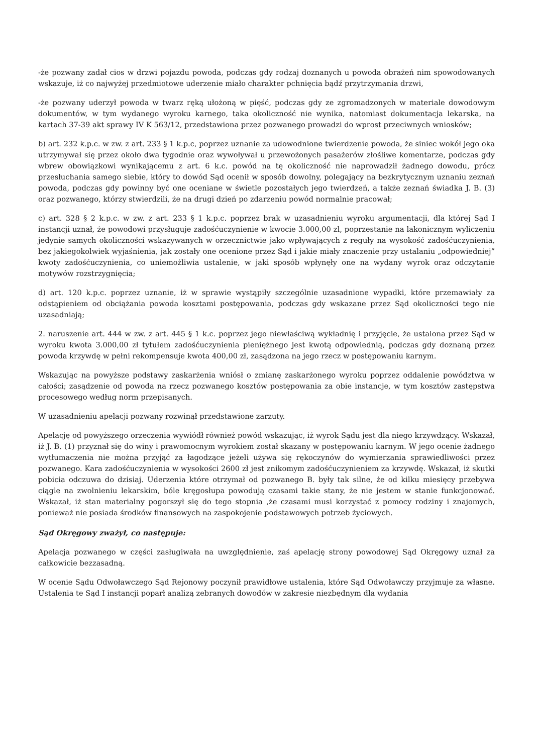-że pozwany zadał cios w drzwi pojazdu powoda, podczas gdy rodzaj doznanych u powoda obrażeń nim spowodowanych wskazuje, iż co najwyżej przedmiotowe uderzenie miało charakter pchnięcia bądź przytrzymania drzwi,
-że pozwany uderzył powoda w twarz ręką ułożoną w pięść, podczas gdy ze zgromadzonych w materiale dowodowym dokumentów, w tym wydanego wyroku karnego, taka okoliczność nie wynika, natomiast dokumentacja lekarska, na kartach 37-39 akt sprawy IV K 563/12, przedstawiona przez pozwanego prowadzi do wprost przeciwnych wniosków;
b) art. 232 k.p.c. w zw. z art. 233 § 1 k.p.c, poprzez uznanie za udowodnione twierdzenie powoda, że siniec wokół jego oka utrzymywał się przez około dwa tygodnie oraz wywoływał u przewożonych pasażerów złośliwe komentarze, podczas gdy wbrew obowiązkowi wynikającemu z art. 6 k.c. powód na tę okoliczność nie naprowadził żadnego dowodu, prócz przesłuchania samego siebie, który to dowód Sąd ocenił w sposób dowolny, polegający na bezkrytycznym uznaniu zeznań powoda, podczas gdy powinny być one oceniane w świetle pozostałych jego twierdzeń, a także zeznań świadka J. B. (3) oraz pozwanego, którzy stwierdzili, że na drugi dzień po zdarzeniu powód normalnie pracował;
c) art. 328 § 2 k.p.c. w zw. z art. 233 § 1 k.p.c. poprzez brak w uzasadnieniu wyroku argumentacji, dla której Sąd I instancji uznał, że powodowi przysługuje zadośćuczynienie w kwocie 3.000,00 zl, poprzestanie na lakonicznym wyliczeniu jedynie samych okoliczności wskazywanych w orzecznictwie jako wpływających z reguły na wysokość zadośćuczynienia, bez jakiegokolwiek wyjaśnienia, jak zostały one ocenione przez Sąd i jakie miały znaczenie przy ustalaniu „odpowiedniej” kwoty zadośćuczynienia, co uniemożliwia ustalenie, w jaki sposób wpłynęły one na wydany wyrok oraz odczytanie motywów rozstrzygnięcia;
d) art. 120 k.p.c. poprzez uznanie, iż w sprawie wystąpiły szczególnie uzasadnione wypadki, które przemawiały za odstąpieniem od obciążania powoda kosztami postępowania, podczas gdy wskazane przez Sąd okoliczności tego nie uzasadniają;
2. naruszenie art. 444 w zw. z art. 445 § 1 k.c. poprzez jego niewłaściwą wykładnię i przyjęcie, że ustalona przez Sąd w wyroku kwota 3.000,00 zł tytułem zadośćuczynienia pieniężnego jest kwotą odpowiednią, podczas gdy doznaną przez powoda krzywdę w pełni rekompensuje kwota 400,00 zł, zasądzona na jego rzecz w postępowaniu karnym.
Wskazując na powyższe podstawy zaskarżenia wniósł o zmianę zaskarżonego wyroku poprzez oddalenie powództwa w całości; zasądzenie od powoda na rzecz pozwanego kosztów postępowania za obie instancje, w tym kosztów zastępstwa procesowego według norm przepisanych.
W uzasadnieniu apelacji pozwany rozwinął przedstawione zarzuty.
Apelację od powyższego orzeczenia wywiódł również powód wskazując, iż wyrok Sądu jest dla niego krzywdzący. Wskazał, iż J. B. (1) przyznał się do winy i prawomocnym wyrokiem został skazany w postępowaniu karnym. W jego ocenie żadnego wytłumaczenia nie można przyjąć za łagodzące jeżeli używa się rękoczynów do wymierzania sprawiedliwości przez pozwanego. Kara zadośćuczynienia w wysokości 2600 zł jest znikomym zadośćuczynieniem za krzywdę. Wskazał, iż skutki pobicia odczuwa do dzisiaj. Uderzenia które otrzymał od pozwanego B. były tak silne, że od kilku miesięcy przebywa ciągle na zwolnieniu lekarskim, bóle kręgosłupa powodują czasami takie stany, że nie jestem w stanie funkcjonować. Wskazał, iż stan materialny pogorszył się do tego stopnia ,że czasami musi korzystać z pomocy rodziny i znajomych, ponieważ nie posiada środków finansowych na zaspokojenie podstawowych potrzeb życiowych.
Sąd Okręgowy zważył, co następuje:
Apelacja pozwanego w części zasługiwała na uwzględnienie, zaś apelację strony powodowej Sąd Okręgowy uznał za całkowicie bezzasadną.
W ocenie Sądu Odwoławczego Sąd Rejonowy poczynił prawidłowe ustalenia, które Sąd Odwoławczy przyjmuje za własne. Ustalenia te Sąd I instancji poparł analizą zebranych dowodów w zakresie niezbędnym dla wydania